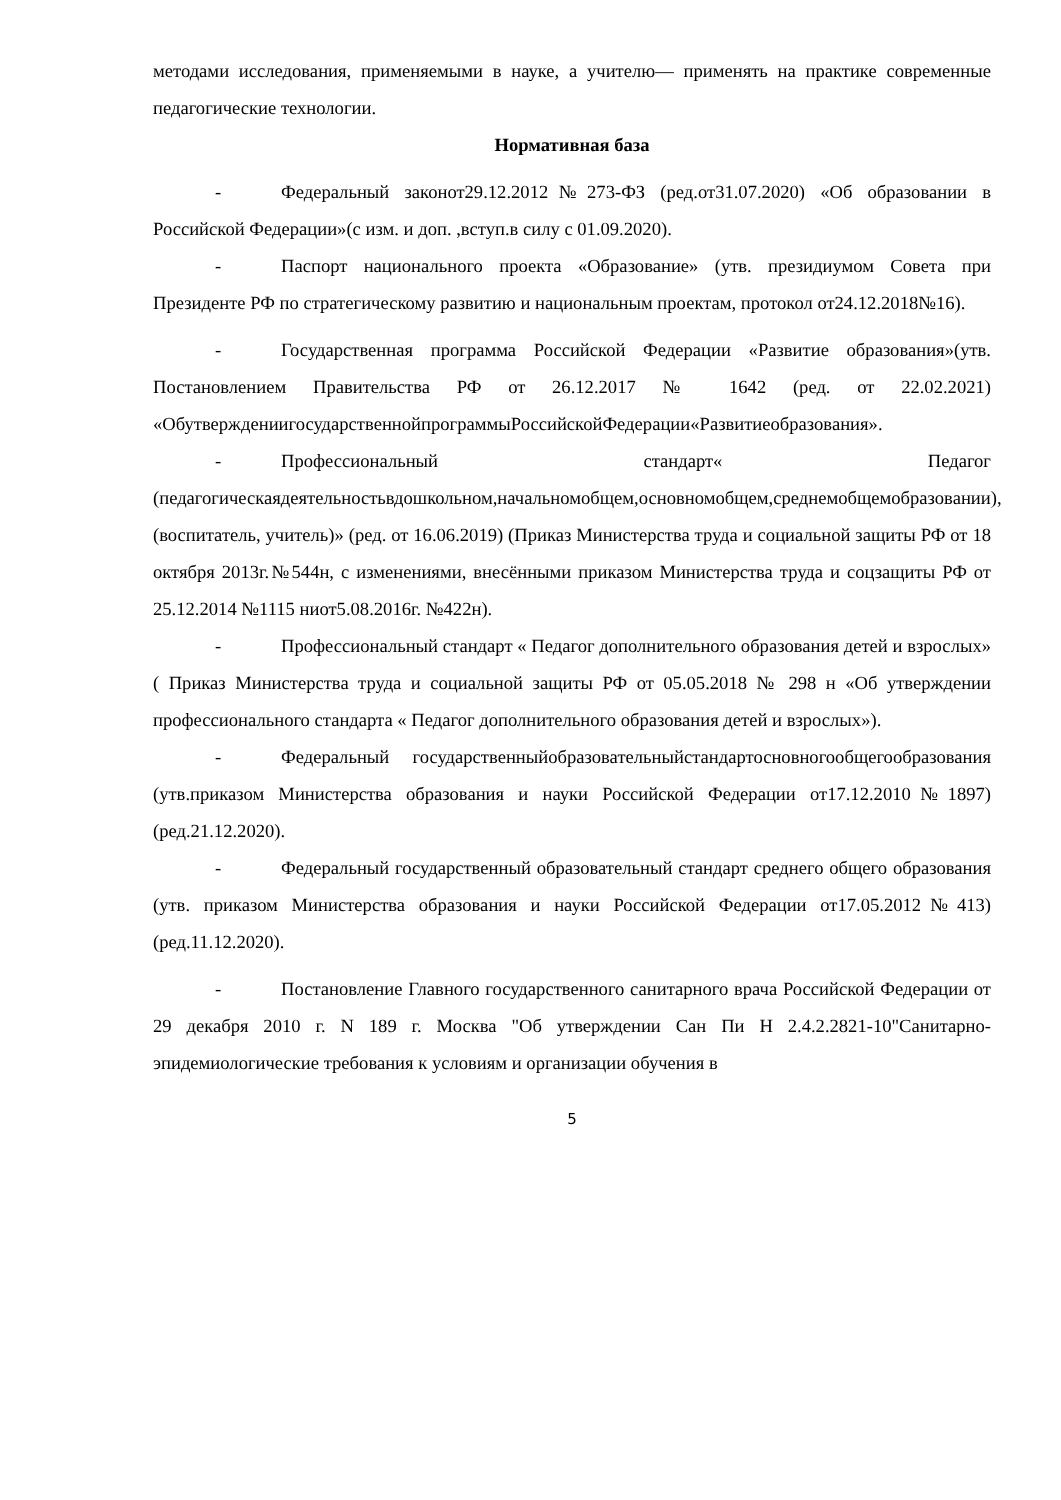методами исследования, применяемыми в науке, а учителю— применять на практике современные педагогические технологии.
Нормативная база
- Федеральный законот29.12.2012№273-ФЗ (ред.от31.07.2020) «Об образовании в Российской Федерации»(с изм. и доп. ,вступ.в силу с 01.09.2020).
- Паспорт национального проекта «Образование» (утв. президиумом Совета при Президенте РФ по стратегическому развитию и национальным проектам, протокол от24.12.2018№16).
- Государственная программа Российской Федерации «Развитие образования»(утв. Постановлением Правительства РФ от 26.12.2017 № 1642 (ред. от 22.02.2021) «ОбутверждениигосударственнойпрограммыРоссийскойФедерации«Развитиеобразования».
- Профессиональный стандарт« Педагог (педагогическаядеятельностьвдошкольном,начальномобщем,основномобщем,среднемобщемобразовании),(воспитатель, учитель)» (ред. от 16.06.2019) (Приказ Министерства труда и социальной защиты РФ от 18 октября 2013г.№544н, с изменениями, внесёнными приказом Министерства труда и соцзащиты РФ от 25.12.2014 №1115 ниот5.08.2016г. №422н).
- Профессиональный стандарт « Педагог дополнительного образования детей и взрослых» ( Приказ Министерства труда и социальной защиты РФ от 05.05.2018 № 298 н «Об утверждении профессионального стандарта « Педагог дополнительного образования детей и взрослых»).
- Федеральный государственныйобразовательныйстандартосновногообщегообразования (утв.приказом Министерства образования и науки Российской Федерации от17.12.2010№1897)(ред.21.12.2020).
- Федеральный государственный образовательный стандарт среднего общего образования (утв. приказом Министерства образования и науки Российской Федерации от17.05.2012№413) (ред.11.12.2020).
- Постановление Главного государственного санитарного врача Российской Федерации от 29 декабря 2010 г. N 189 г. Москва "Об утверждении Сан Пи Н 2.4.2.2821-10"Санитарно-эпидемиологические требования к условиям и организации обучения в
5